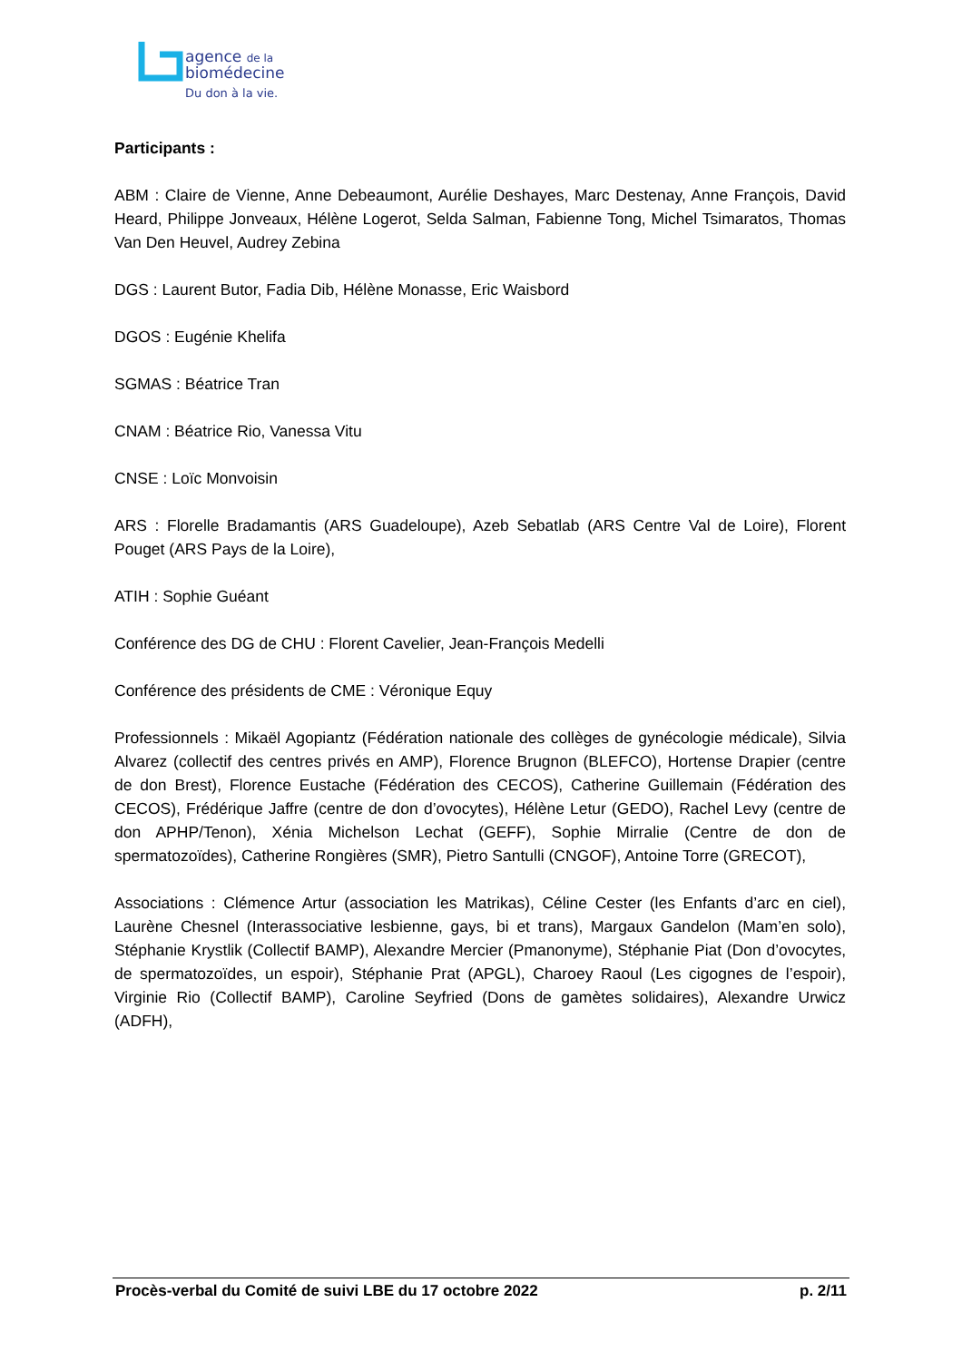agence de la
biomédecine
Du don à la vie.
Participants :
ABM : Claire de Vienne, Anne Debeaumont, Aurélie Deshayes, Marc Destenay, Anne François, David Heard, Philippe Jonveaux, Hélène Logerot, Selda Salman, Fabienne Tong, Michel Tsimaratos, Thomas Van Den Heuvel, Audrey Zebina
DGS : Laurent Butor, Fadia Dib, Hélène Monasse, Eric Waisbord
DGOS : Eugénie Khelifa
SGMAS : Béatrice Tran
CNAM : Béatrice Rio, Vanessa Vitu
CNSE : Loïc Monvoisin
ARS : Florelle Bradamantis (ARS Guadeloupe), Azeb Sebatlab (ARS Centre Val de Loire), Florent Pouget (ARS Pays de la Loire),
ATIH : Sophie Guéant
Conférence des DG de CHU : Florent Cavelier, Jean-François Medelli
Conférence des présidents de CME : Véronique Equy
Professionnels : Mikaël Agopiantz (Fédération nationale des collèges de gynécologie médicale), Silvia Alvarez (collectif des centres privés en AMP), Florence Brugnon (BLEFCO), Hortense Drapier (centre de don Brest), Florence Eustache (Fédération des CECOS), Catherine Guillemain (Fédération des CECOS), Frédérique Jaffre (centre de don d’ovocytes), Hélène Letur (GEDO), Rachel Levy (centre de don APHP/Tenon), Xénia Michelson Lechat (GEFF), Sophie Mirralie (Centre de don de spermatozoïdes), Catherine Rongières (SMR), Pietro Santulli (CNGOF), Antoine Torre (GRECOT),
Associations : Clémence Artur (association les Matrikas), Céline Cester (les Enfants d’arc en ciel), Laurène Chesnel (Interassociative lesbienne, gays, bi et trans), Margaux Gandelon (Mam’en solo), Stéphanie Krystlik (Collectif BAMP), Alexandre Mercier (Pmanonyme), Stéphanie Piat (Don d’ovocytes, de spermatozoïdes, un espoir), Stéphanie Prat (APGL), Charoey Raoul (Les cigognes de l’espoir), Virginie Rio (Collectif BAMP), Caroline Seyfried (Dons de gamètes solidaires), Alexandre Urwicz (ADFH),
Procès-verbal du Comité de suivi LBE du 17 octobre 2022 p. 2/11